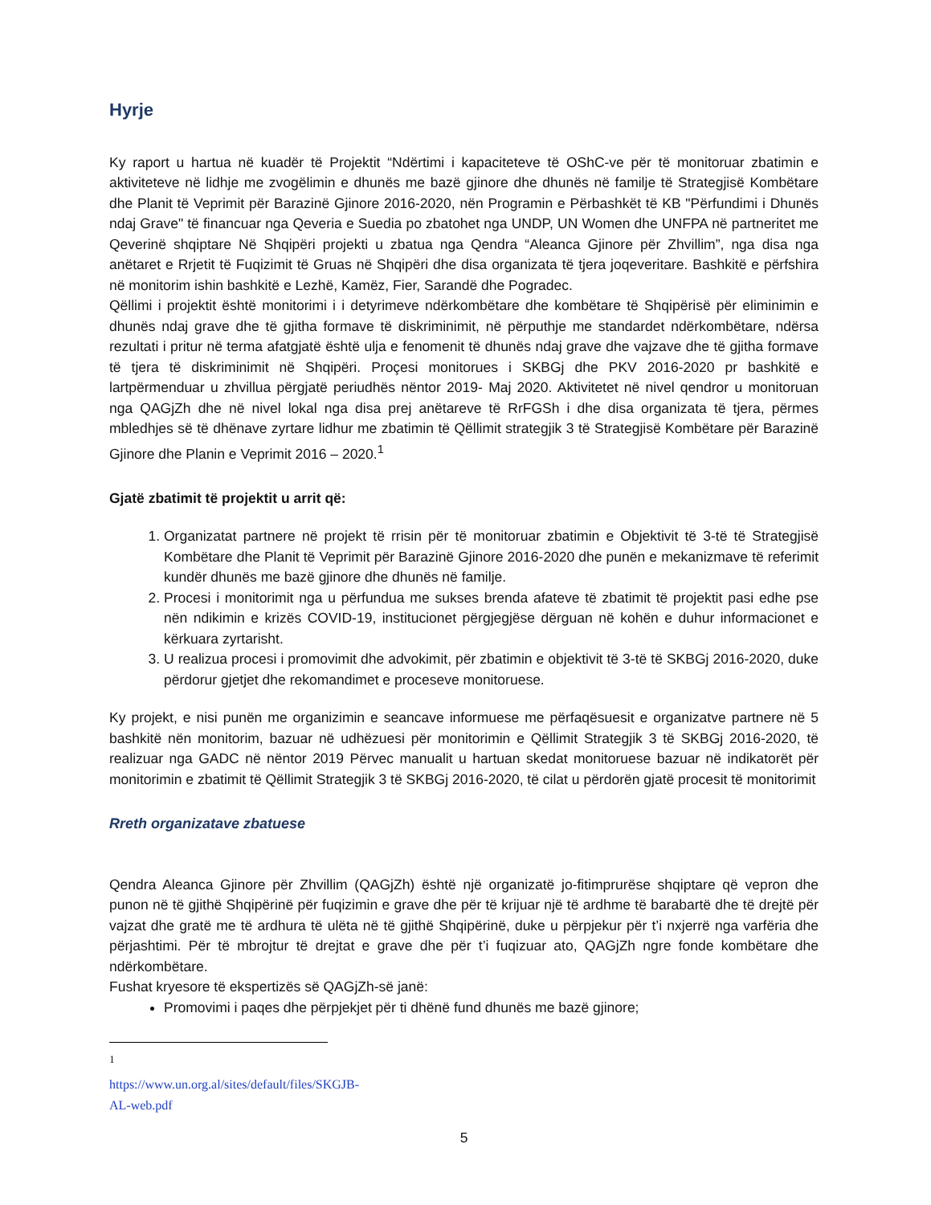Hyrje
Ky raport u hartua në kuadër të Projektit “Ndërtimi i kapaciteteve të OShC-ve për të monitoruar zbatimin e aktiviteteve në lidhje me zvogëlimin e dhunës me bazë gjinore dhe dhunës në familje të Strategjisë Kombëtare dhe Planit të Veprimit për Barazinë Gjinore 2016-2020, nën Programin e Përbashkët të KB "Përfundimi i Dhunës ndaj Grave" të financuar nga Qeveria e Suedia po zbatohet nga UNDP, UN Women dhe UNFPA në partneritet me Qeverinë shqiptare Në Shqipëri projekti u zbatua nga Qendra “Aleanca Gjinore për Zhvillim”, nga disa nga anëtaret e Rrjetit të Fuqizimit të Gruas në Shqipëri dhe disa organizata të tjera joqeveritare. Bashkitë e përfshira në monitorim ishin bashkitë e Lezhë, Kamëz, Fier, Sarandë dhe Pogradec.
Qëllimi i projektit është monitorimi i i detyrimeve ndërkombëtare dhe kombëtare të Shqipërisë për eliminimin e dhunës ndaj grave dhe të gjitha formave të diskriminimit, në përputhje me standardet ndërkombëtare, ndërsa rezultati i pritur në terma afatgjatë është ulja e fenomenit të dhunës ndaj grave dhe vajzave dhe të gjitha formave të tjera të diskriminimit në Shqipëri. Proçesi monitorues i SKBGj dhe PKV 2016-2020 pr bashkitë e lartpërmenduar u zhvillua përgjatë periudhës nëntor 2019- Maj 2020. Aktivitetet në nivel qendror u monitoruan nga QAGjZh dhe në nivel lokal nga disa prej anëtareve të RrFGSh i dhe disa organizata të tjera, përmes mbledhjes së të dhënave zyrtare lidhur me zbatimin të Qëllimit strategjik 3 të Strategjisë Kombëtare për Barazinë Gjinore dhe Planin e Veprimit 2016 – 2020.<sup>1</sup>
Gjatë zbatimit të projektit u arrit që:
1. Organizatat partnere në projekt të rrisin për të monitoruar zbatimin e Objektivit të 3-të të Strategjisë Kombëtare dhe Planit të Veprimit për Barazinë Gjinore 2016-2020 dhe punën e mekanizmave të referimit kundër dhunës me bazë gjinore dhe dhunës në familje.
2. Procesi i monitorimit nga u përfundua me sukses brenda afateve të zbatimit të projektit pasi edhe pse nën ndikimin e krizës COVID-19, institucionet përgjegjëse dërguan në kohën e duhur informacionet e kërkuara zyrtarisht.
3. U realizua procesi i promovimit dhe advokimit, për zbatimin e objektivit të 3-të të SKBGj 2016-2020, duke përdorur gjetjet dhe rekomandimet e proceseve monitoruese.
Ky projekt, e nisi punën me organizimin e seancave informuese me përfaqësuesit e organizatve partnere në 5 bashkitë nën monitorim, bazuar në udhëzuesi për monitorimin e Qëllimit Strategjik 3 të SKBGj 2016-2020, të realizuar nga GADC në nëntor 2019 Përvec manualit u hartuan skedat monitoruese bazuar në indikatorët për monitorimin e zbatimit të Qëllimit Strategjik 3 të SKBGj 2016-2020, të cilat u përdorën gjatë procesit të monitorimit
Rreth organizatave zbatuese
Qendra Aleanca Gjinore për Zhvillim (QAGjZh) është një organizatë jo-fitimprurëse shqiptare që vepron dhe punon në të gjithë Shqipërinë për fuqizimin e grave dhe për të krijuar një të ardhme të barabartë dhe të drejtë për vajzat dhe gratë me të ardhura të ulëta në të gjithë Shqipërinë, duke u përpjekur për t’i nxjerrë nga varfëria dhe përjashtimi. Për të mbrojtur të drejtat e grave dhe për t’i fuqizuar ato, QAGjZh ngre fonde kombëtare dhe ndërkombëtare.
Fushat kryesore të ekspertizës së QAGjZh-së janë:
Promovimi i paqes dhe përpjekjet për ti dhënë fund dhunës me bazë gjinore;
<sup>1</sup> https://www.un.org.al/sites/default/files/SKGJB-AL-web.pdf
5